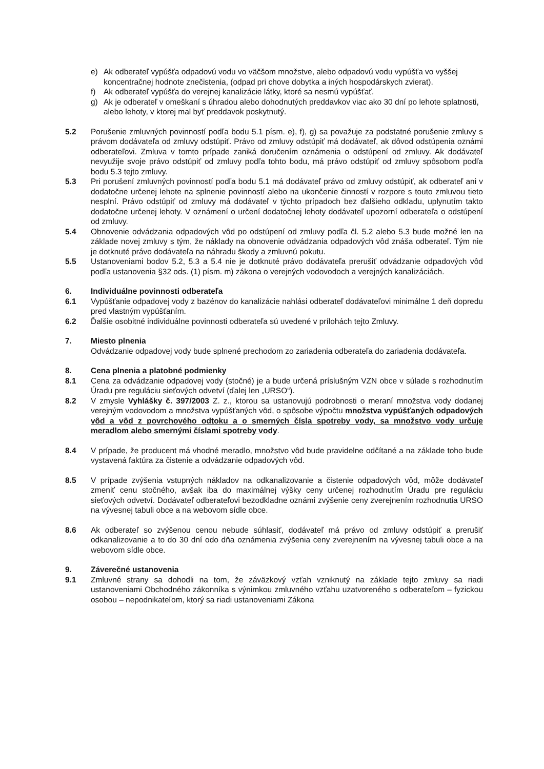e) Ak odberateľ vypúšťa odpadovú vodu vo väčšom množstve, alebo odpadovú vodu vypúšťa vo vyššej koncentračnej hodnote znečistenia, (odpad pri chove dobytka a iných hospodárskych zvierat).
f) Ak odberateľ vypúšťa do verejnej kanalizácie látky, ktoré sa nesmú vypúšťať.
g) Ak je odberateľ v omeškaní s úhradou alebo dohodnutých preddavkov viac ako 30 dní po lehote splatnosti, alebo lehoty, v ktorej mal byť preddavok poskytnutý.
5.2 Porušenie zmluvných povinností podľa bodu 5.1 písm. e), f), g) sa považuje za podstatné porušenie zmluvy s právom dodávateľa od zmluvy odstúpiť. Právo od zmluvy odstúpiť má dodávateľ, ak dôvod odstúpenia oznámi odberateľovi. Zmluva v tomto prípade zaniká doručením oznámenia o odstúpení od zmluvy. Ak dodávateľ nevyužije svoje právo odstúpiť od zmluvy podľa tohto bodu, má právo odstúpiť od zmluvy spôsobom podľa bodu 5.3 tejto zmluvy.
5.3 Pri porušení zmluvných povinností podľa bodu 5.1 má dodávateľ právo od zmluvy odstúpiť, ak odberateľ ani v dodatočne určenej lehote na splnenie povinností alebo na ukončenie činností v rozpore s touto zmluvou tieto nesplní. Právo odstúpiť od zmluvy má dodávateľ v týchto prípadoch bez ďalšieho odkladu, uplynutím takto dodatočne určenej lehoty. V oznámení o určení dodatočnej lehoty dodávateľ upozorní odberateľa o odstúpení od zmluvy.
5.4 Obnovenie odvádzania odpadových vôd po odstúpení od zmluvy podľa čl. 5.2 alebo 5.3 bude možné len na základe novej zmluvy s tým, že náklady na obnovenie odvádzania odpadových vôd znáša odberateľ. Tým nie je dotknuté právo dodávateľa na náhradu škody a zmluvnú pokutu.
5.5 Ustanoveniami bodov 5.2, 5.3 a 5.4 nie je dotknuté právo dodávateľa prerušiť odvádzanie odpadových vôd podľa ustanovenia §32 ods. (1) písm. m) zákona o verejných vodovodoch a verejných kanalizáciách.
6. Individuálne povinnosti odberateľa
6.1 Vypúšťanie odpadovej vody z bazénov do kanalizácie nahlási odberateľ dodávateľovi minimálne 1 deň dopredu pred vlastným vypúšťaním.
6.2 Ďalšie osobitné individuálne povinnosti odberateľa sú uvedené v prílohách tejto Zmluvy.
7. Miesto plnenia
Odvádzanie odpadovej vody bude splnené prechodom zo zariadenia odberateľa do zariadenia dodávateľa.
8. Cena plnenia a platobné podmienky
8.1 Cena za odvádzanie odpadovej vody (stočné) je a bude určená príslušným VZN obce v súlade s rozhodnutím Úradu pre reguláciu sieťových odvetví (ďalej len „URSO“).
8.2 V zmysle Vyhlášky č. 397/2003 Z. z., ktorou sa ustanovujú podrobnosti o meraní množstva vody dodanej verejným vodovodom a množstva vypúšťaných vôd, o spôsobe výpočtu množstva vypúšťaných odpadových vôd a vôd z povrchového odtoku a o smerných čísla spotreby vody, sa množstvo vody určuje meradlom alebo smernými číslami spotreby vody.
8.4 V prípade, že producent má vhodné meradlo, množstvo vôd bude pravidelne odčítané a na základe toho bude vystavená faktúra za čistenie a odvádzanie odpadových vôd.
8.5 V prípade zvýšenia vstupných nákladov na odkanalizovanie a čistenie odpadových vôd, môže dodávateľ zmeniť cenu stočného, avšak iba do maximálnej výšky ceny určenej rozhodnutím Úradu pre reguláciu sieťových odvetví. Dodávateľ odberateľovi bezodkladne oznámi zvýšenie ceny zverejnením rozhodnutia URSO na vývesnej tabuli obce a na webovom sídle obce.
8.6 Ak odberateľ so zvýšenou cenou nebude súhlasiť, dodávateľ má právo od zmluvy odstúpiť a prerušiť odkanalizovanie a to do 30 dní odo dňa oznámenia zvýšenia ceny zverejnením na vývesnej tabuli obce a na webovom sídle obce.
9. Záverečné ustanovenia
9.1 Zmluvné strany sa dohodli na tom, že záväzkový vzťah vzniknutý na základe tejto zmluvy sa riadi ustanoveniami Obchodného zákonníka s výnimkou zmluvného vzťahu uzatvoreného s odberateľom – fyzickou osobou – nepodnikateľom, ktorý sa riadi ustanoveniami Zákona